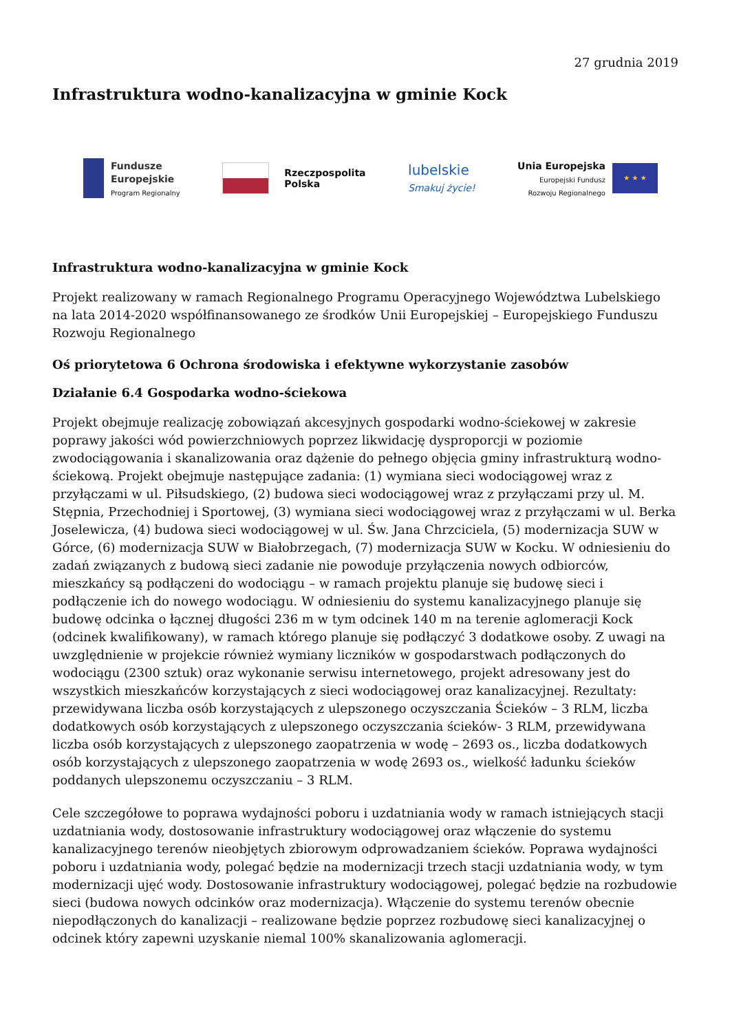27 grudnia 2019
Infrastruktura wodno-kanalizacyjna w gminie Kock
Fundusze
Europejskie
Program Regionalny
Rzeczpospolita
Polska
lubelskie
Smakuj życie!
Unia Europejska
Europejski Fundusz
Rozwoju Regionalnego
★ ★ ★
Infrastruktura wodno-kanalizacyjna w gminie Kock
Projekt realizowany w ramach Regionalnego Programu Operacyjnego Województwa Lubelskiego na lata 2014-2020 współfinansowanego ze środków Unii Europejskiej – Europejskiego Funduszu Rozwoju Regionalnego
Oś priorytetowa 6 Ochrona środowiska i efektywne wykorzystanie zasobów
Działanie 6.4 Gospodarka wodno-ściekowa
Projekt obejmuje realizację zobowiązań akcesyjnych gospodarki wodno-ściekowej w zakresie poprawy jakości wód powierzchniowych poprzez likwidację dysproporcji w poziomie zwodociągowania i skanalizowania oraz dążenie do pełnego objęcia gminy infrastrukturą wodno-ściekową. Projekt obejmuje następujące zadania: (1) wymiana sieci wodociągowej wraz z przyłączami w ul. Piłsudskiego, (2) budowa sieci wodociągowej wraz z przyłączami przy ul. M. Stępnia, Przechodniej i Sportowej, (3) wymiana sieci wodociągowej wraz z przyłączami w ul. Berka Joselewicza, (4) budowa sieci wodociągowej w ul. Św. Jana Chrzciciela, (5) modernizacja SUW w Górce, (6) modernizacja SUW w Białobrzegach, (7) modernizacja SUW w Kocku. W odniesieniu do zadań związanych z budową sieci zadanie nie powoduje przyłączenia nowych odbiorców, mieszkańcy są podłączeni do wodociągu – w ramach projektu planuje się budowę sieci i podłączenie ich do nowego wodociągu. W odniesieniu do systemu kanalizacyjnego planuje się budowę odcinka o łącznej długości 236 m w tym odcinek 140 m na terenie aglomeracji Kock (odcinek kwalifikowany), w ramach którego planuje się podłączyć 3 dodatkowe osoby. Z uwagi na uwzględnienie w projekcie również wymiany liczników w gospodarstwach podłączonych do wodociągu (2300 sztuk) oraz wykonanie serwisu internetowego, projekt adresowany jest do wszystkich mieszkańców korzystających z sieci wodociągowej oraz kanalizacyjnej. Rezultaty: przewidywana liczba osób korzystających z ulepszonego oczyszczania Ścieków – 3 RLM, liczba dodatkowych osób korzystających z ulepszonego oczyszczania ścieków- 3 RLM, przewidywana liczba osób korzystających z ulepszonego zaopatrzenia w wodę – 2693 os., liczba dodatkowych osób korzystających z ulepszonego zaopatrzenia w wodę 2693 os., wielkość ładunku ścieków poddanych ulepszonemu oczyszczaniu – 3 RLM.
Cele szczegółowe to poprawa wydajności poboru i uzdatniania wody w ramach istniejących stacji uzdatniania wody, dostosowanie infrastruktury wodociągowej oraz włączenie do systemu kanalizacyjnego terenów nieobjętych zbiorowym odprowadzaniem ścieków. Poprawa wydajności poboru i uzdatniania wody, polegać będzie na modernizacji trzech stacji uzdatniania wody, w tym modernizacji ujęć wody. Dostosowanie infrastruktury wodociągowej, polegać będzie na rozbudowie sieci (budowa nowych odcinków oraz modernizacja). Włączenie do systemu terenów obecnie niepodłączonych do kanalizacji – realizowane będzie poprzez rozbudowę sieci kanalizacyjnej o odcinek który zapewni uzyskanie niemal 100% skanalizowania aglomeracji.